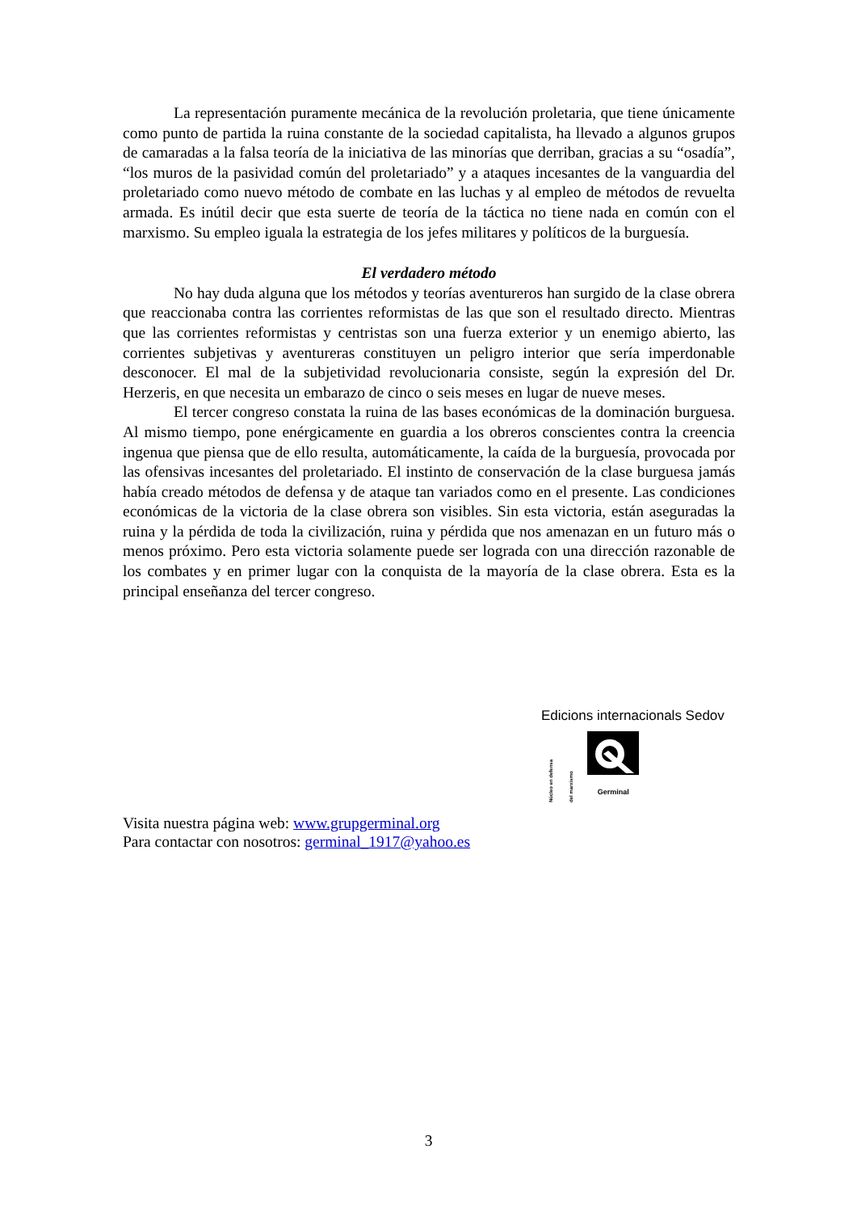La representación puramente mecánica de la revolución proletaria, que tiene únicamente como punto de partida la ruina constante de la sociedad capitalista, ha llevado a algunos grupos de camaradas a la falsa teoría de la iniciativa de las minorías que derriban, gracias a su “osadía”, “los muros de la pasividad común del proletariado” y a ataques incesantes de la vanguardia del proletariado como nuevo método de combate en las luchas y al empleo de métodos de revuelta armada. Es inútil decir que esta suerte de teoría de la táctica no tiene nada en común con el marxismo. Su empleo iguala la estrategia de los jefes militares y políticos de la burguesía.
El verdadero método
No hay duda alguna que los métodos y teorías aventureros han surgido de la clase obrera que reaccionaba contra las corrientes reformistas de las que son el resultado directo. Mientras que las corrientes reformistas y centristas son una fuerza exterior y un enemigo abierto, las corrientes subjetivas y aventureras constituyen un peligro interior que sería imperdonable desconocer. El mal de la subjetividad revolucionaria consiste, según la expresión del Dr. Herzeris, en que necesita un embarazo de cinco o seis meses en lugar de nueve meses.
El tercer congreso constata la ruina de las bases económicas de la dominación burguesa. Al mismo tiempo, pone enérgicamente en guardia a los obreros conscientes contra la creencia ingenua que piensa que de ello resulta, automáticamente, la caída de la burguesía, provocada por las ofensivas incesantes del proletariado. El instinto de conservación de la clase burguesa jamás había creado métodos de defensa y de ataque tan variados como en el presente. Las condiciones económicas de la victoria de la clase obrera son visibles. Sin esta victoria, están aseguradas la ruina y la pérdida de toda la civilización, ruina y pérdida que nos amenazan en un futuro más o menos próximo. Pero esta victoria solamente puede ser lograda con una dirección razonable de los combates y en primer lugar con la conquista de la mayoría de la clase obrera. Esta es la principal enseñanza del tercer congreso.
Edicions internacionals Sedov
Núcleo en defensa del marxismo
Germinal
Visita nuestra página web: www.grupgerminal.org
Para contactar con nosotros: germinal_1917@yahoo.es
3